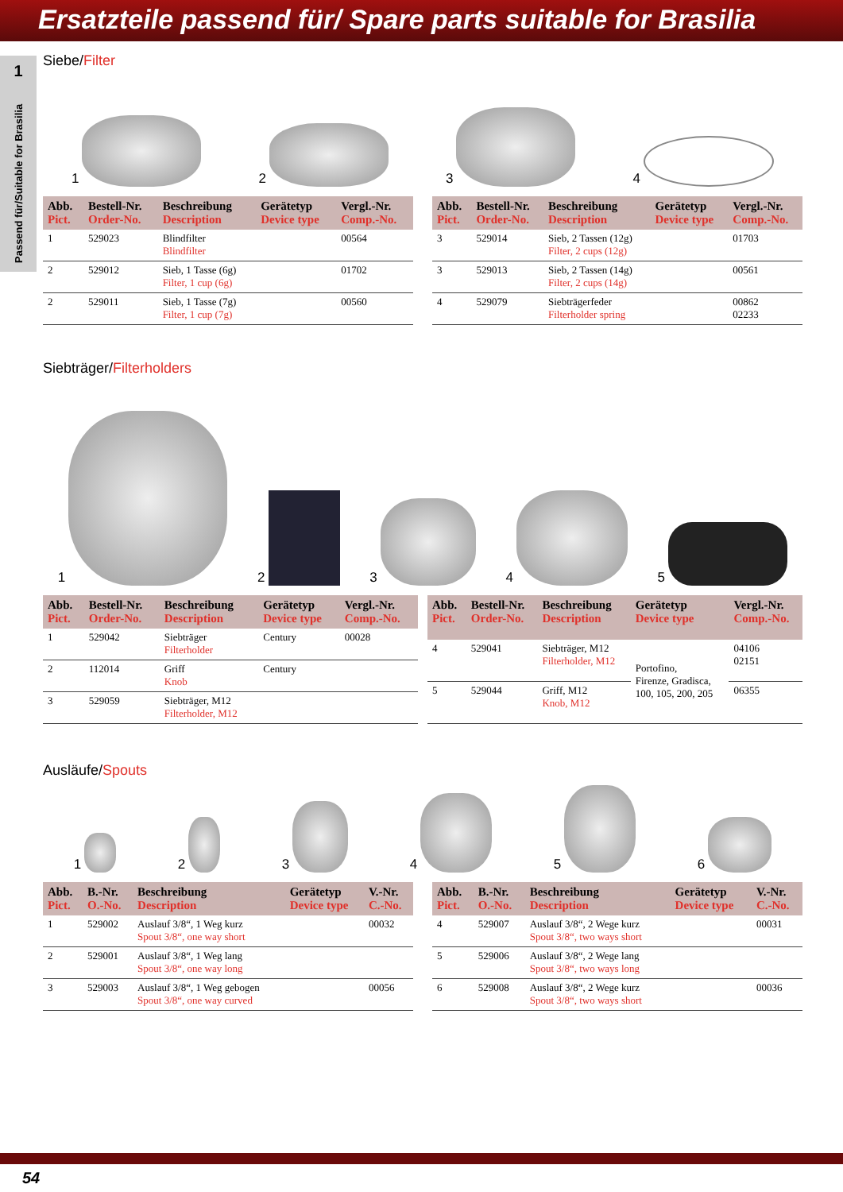Ersatzteile passend für/ Spare parts suitable for Brasilia
1
Passend für/Suitable for Brasilia
Siebe/Filter
1
2
3
4
| Abb. Pict. | Bestell-Nr. Order-No. | Beschreibung Description | Gerätetyp Device type | Vergl.-Nr. Comp.-No. |
| --- | --- | --- | --- | --- |
| 1 | 529023 | Blindfilter Blindfilter | | 00564 |
| 2 | 529012 | Sieb, 1 Tasse (6g) Filter, 1 cup (6g) | | 01702 |
| 2 | 529011 | Sieb, 1 Tasse (7g) Filter, 1 cup (7g) | | 00560 |
| Abb. Pict. | Bestell-Nr. Order-No. | Beschreibung Description | Gerätetyp Device type | Vergl.-Nr. Comp.-No. |
| --- | --- | --- | --- | --- |
| 3 | 529014 | Sieb, 2 Tassen (12g) Filter, 2 cups (12g) | | 01703 |
| 3 | 529013 | Sieb, 2 Tassen (14g) Filter, 2 cups (14g) | | 00561 |
| 4 | 529079 | Siebträgerfeder Filterholder spring | | 00862 02233 |
Siebträger/Filterholders
1
2
3
4
5
| Abb. Pict. | Bestell-Nr. Order-No. | Beschreibung Description | Gerätetyp Device type | Vergl.-Nr. Comp.-No. |
| --- | --- | --- | --- | --- |
| 1 | 529042 | Siebträger Filterholder | Century | 00028 |
| 2 | 112014 | Griff Knob | Century | |
| 3 | 529059 | Siebträger, M12 Filterholder, M12 | | |
| Abb. Pict. | Bestell-Nr. Order-No. | Beschreibung Description | Gerätetyp Device type | Vergl.-Nr. Comp.-No. |
| --- | --- | --- | --- | --- |
| 4 | 529041 | Siebträger, M12 Filterholder, M12 | Portofino, Firenze, Gradisca, 100, 105, 200, 205 | 04106 02151 |
| 5 | 529044 | Griff, M12 Knob, M12 | | 06355 |
Ausläufe/Spouts
1
2
3
4
5
6
| Abb. Pict. | B.-Nr. O.-No. | Beschreibung Description | Gerätetyp Device type | V.-Nr. C.-No. |
| --- | --- | --- | --- | --- |
| 1 | 529002 | Auslauf 3/8“, 1 Weg kurz Spout 3/8“, one way short | | 00032 |
| 2 | 529001 | Auslauf 3/8“, 1 Weg lang Spout 3/8“, one way long | | |
| 3 | 529003 | Auslauf 3/8“, 1 Weg gebogen Spout 3/8“, one way curved | | 00056 |
| Abb. Pict. | B.-Nr. O.-No. | Beschreibung Description | Gerätetyp Device type | V.-Nr. C.-No. |
| --- | --- | --- | --- | --- |
| 4 | 529007 | Auslauf 3/8“, 2 Wege kurz Spout 3/8“, two ways short | | 00031 |
| 5 | 529006 | Auslauf 3/8“, 2 Wege lang Spout 3/8“, two ways long | | |
| 6 | 529008 | Auslauf 3/8“, 2 Wege kurz Spout 3/8“, two ways short | | 00036 |
54